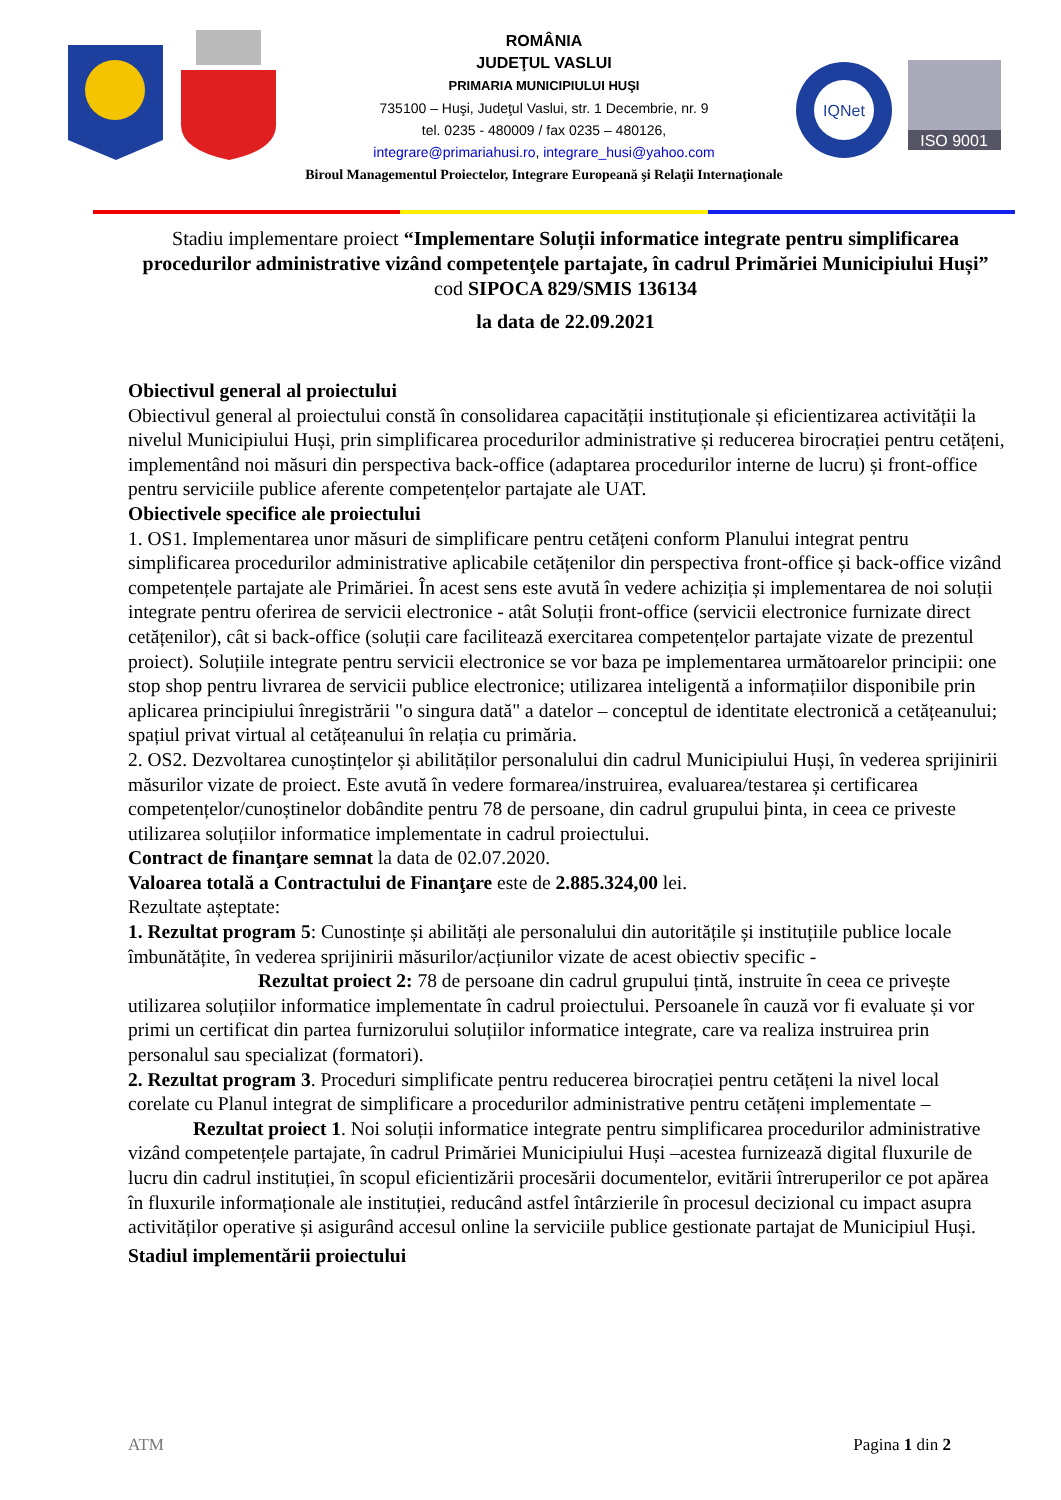ROMÂNIA
JUDEŢUL VASLUI
PRIMARIA MUNICIPIULUI HUŞI
735100 – Huşi, Judeţul Vaslui, str. 1 Decembrie, nr. 9
tel. 0235 - 480009 / fax 0235 – 480126,
integrare@primariahusi.ro, integrare_husi@yahoo.com
Biroul Managementul Proiectelor, Integrare Europeană şi Relaţii Internaţionale
IQNet
ISO 9001
Stadiu implementare proiect “Implementare Soluții informatice integrate pentru simplificarea procedurilor administrative vizând competenţele partajate, în cadrul Primăriei Municipiului Huși” cod SIPOCA 829/SMIS 136134
la data de 22.09.2021
Obiectivul general al proiectului
Obiectivul general al proiectului constă în consolidarea capacității instituționale și eficientizarea activității la nivelul Municipiului Huși, prin simplificarea procedurilor administrative și reducerea birocrației pentru cetățeni, implementând noi măsuri din perspectiva back-office (adaptarea procedurilor interne de lucru) și front-office pentru serviciile publice aferente competențelor partajate ale UAT.
Obiectivele specifice ale proiectului
1. OS1. Implementarea unor măsuri de simplificare pentru cetățeni conform Planului integrat pentru simplificarea procedurilor administrative aplicabile cetățenilor din perspectiva front-office și back-office vizând competențele partajate ale Primăriei. În acest sens este avută în vedere achiziția și implementarea de noi soluții integrate pentru oferirea de servicii electronice - atât Soluții front-office (servicii electronice furnizate direct cetățenilor), cât si back-office (soluții care facilitează exercitarea competențelor partajate vizate de prezentul proiect). Soluțiile integrate pentru servicii electronice se vor baza pe implementarea următoarelor principii: one stop shop pentru livrarea de servicii publice electronice; utilizarea inteligentă a informațiilor disponibile prin aplicarea principiului înregistrării "o singura dată" a datelor – conceptul de identitate electronică a cetățeanului; spațiul privat virtual al cetățeanului în relația cu primăria.
2. OS2. Dezvoltarea cunoștințelor și abilităților personalului din cadrul Municipiului Huși, în vederea sprijinirii măsurilor vizate de proiect. Este avută în vedere formarea/instruirea, evaluarea/testarea și certificarea competențelor/cunoștinelor dobândite pentru 78 de persoane, din cadrul grupului þinta, in ceea ce priveste utilizarea soluțiilor informatice implementate in cadrul proiectului.
Contract de finanţare semnat la data de 02.07.2020.
Valoarea totală a Contractului de Finanţare este de 2.885.324,00 lei.
Rezultate așteptate:
1. Rezultat program 5: Cunostințe și abilități ale personalului din autoritățile și instituțiile publice locale îmbunătățite, în vederea sprijinirii măsurilor/acțiunilor vizate de acest obiectiv specific -
Rezultat proiect 2: 78 de persoane din cadrul grupului țintă, instruite în ceea ce privește utilizarea soluțiilor informatice implementate în cadrul proiectului. Persoanele în cauză vor fi evaluate și vor primi un certificat din partea furnizorului soluțiilor informatice integrate, care va realiza instruirea prin personalul sau specializat (formatori).
2. Rezultat program 3. Proceduri simplificate pentru reducerea birocrației pentru cetățeni la nivel local corelate cu Planul integrat de simplificare a procedurilor administrative pentru cetățeni implementate –
Rezultat proiect 1. Noi soluții informatice integrate pentru simplificarea procedurilor administrative vizând competențele partajate, în cadrul Primăriei Municipiului Huși –acestea furnizează digital fluxurile de lucru din cadrul instituției, în scopul eficientizării procesării documentelor, evitării întreruperilor ce pot apărea în fluxurile informaționale ale instituției, reducând astfel întârzierile în procesul decizional cu impact asupra activităților operative și asigurând accesul online la serviciile publice gestionate partajat de Municipiul Huși.
Stadiul implementării proiectului
ATM Pagina 1 din 2